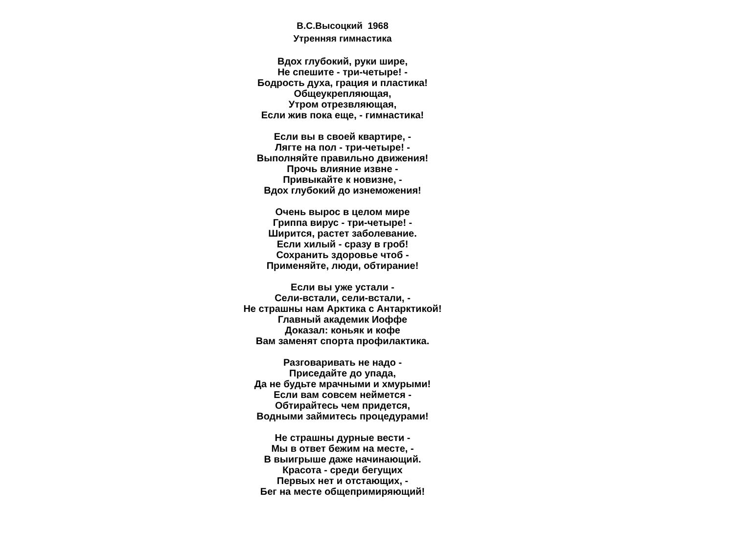В.С.Высоцкий 1968
Утренняя гимнастика
Вдох глубокий, руки шире,
Не спешите - три-четыре! -
Бодрость духа, грация и пластика!
Общеукрепляющая,
Утром отрезвляющая,
Если жив пока еще, - гимнастика!
Если вы в своей квартире, -
Лягте на пол - три-четыре! -
Выполняйте правильно движения!
Прочь влияние извне -
Привыкайте к новизне, -
Вдох глубокий до изнеможения!
Очень вырос в целом мире
Гриппа вирус - три-четыре! -
Ширится, растет заболевание.
Если хилый - сразу в гроб!
Сохранить здоровье чтоб -
Применяйте, люди, обтирание!
Если вы уже устали -
Сели-встали, сели-встали, -
Не страшны нам Арктика с Антарктикой!
Главный академик Иоффе
Доказал: коньяк и кофе
Вам заменят спорта профилактика.
Разговаривать не надо -
Приседайте до упада,
Да не будьте мрачными и хмурыми!
Если вам совсем неймется -
Обтирайтесь чем придется,
Водными займитесь процедурами!
Не страшны дурные вести -
Мы в ответ бежим на месте, -
В выигрыше даже начинающий.
Красота - среди бегущих
Первых нет и отстающих, -
Бег на месте общепримиряющий!